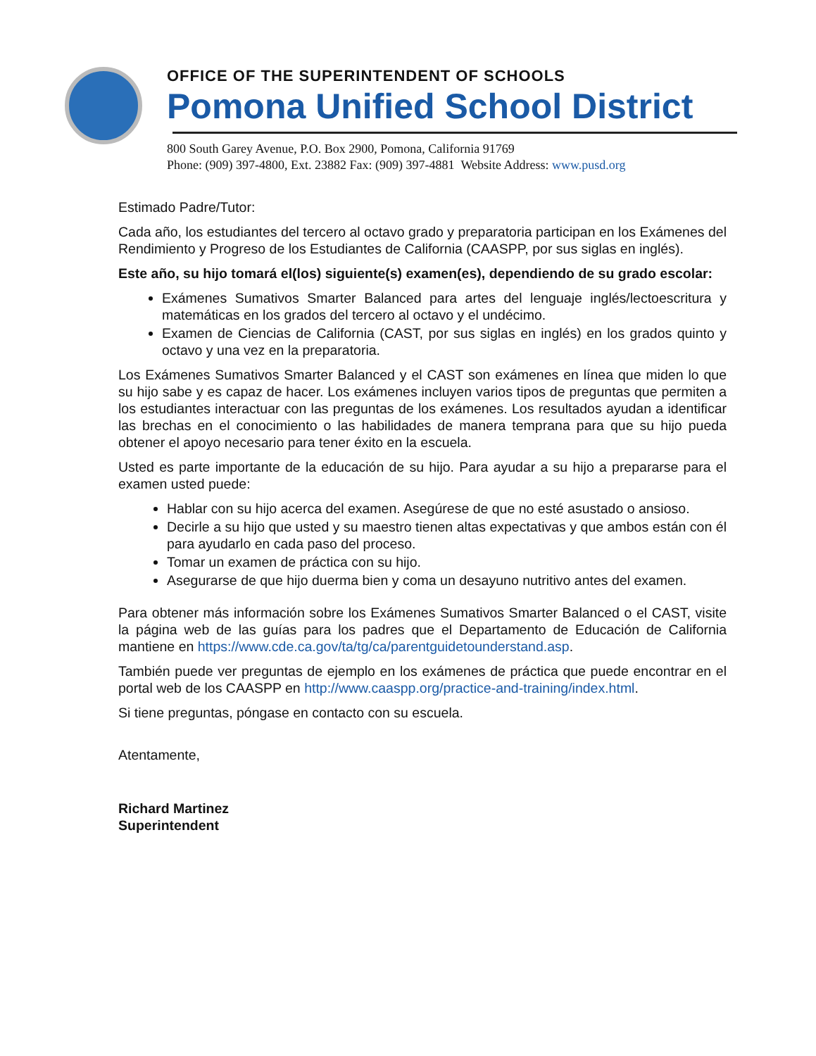OFFICE OF THE SUPERINTENDENT OF SCHOOLS
Pomona Unified School District
800 South Garey Avenue, P.O. Box 2900, Pomona, California 91769
Phone: (909) 397-4800, Ext. 23882 Fax: (909) 397-4881 Website Address: www.pusd.org
Estimado Padre/Tutor:
Cada año, los estudiantes del tercero al octavo grado y preparatoria participan en los Exámenes del Rendimiento y Progreso de los Estudiantes de California (CAASPP, por sus siglas en inglés).
Este año, su hijo tomará el(los) siguiente(s) examen(es), dependiendo de su grado escolar:
Exámenes Sumativos Smarter Balanced para artes del lenguaje inglés/lectoescritura y matemáticas en los grados del tercero al octavo y el undécimo.
Examen de Ciencias de California (CAST, por sus siglas en inglés) en los grados quinto y octavo y una vez en la preparatoria.
Los Exámenes Sumativos Smarter Balanced y el CAST son exámenes en línea que miden lo que su hijo sabe y es capaz de hacer. Los exámenes incluyen varios tipos de preguntas que permiten a los estudiantes interactuar con las preguntas de los exámenes. Los resultados ayudan a identificar las brechas en el conocimiento o las habilidades de manera temprana para que su hijo pueda obtener el apoyo necesario para tener éxito en la escuela.
Usted es parte importante de la educación de su hijo. Para ayudar a su hijo a prepararse para el examen usted puede:
Hablar con su hijo acerca del examen. Asegúrese de que no esté asustado o ansioso.
Decirle a su hijo que usted y su maestro tienen altas expectativas y que ambos están con él para ayudarlo en cada paso del proceso.
Tomar un examen de práctica con su hijo.
Asegurarse de que hijo duerma bien y coma un desayuno nutritivo antes del examen.
Para obtener más información sobre los Exámenes Sumativos Smarter Balanced o el CAST, visite la página web de las guías para los padres que el Departamento de Educación de California mantiene en https://www.cde.ca.gov/ta/tg/ca/parentguidetounderstand.asp.
También puede ver preguntas de ejemplo en los exámenes de práctica que puede encontrar en el portal web de los CAASPP en http://www.caaspp.org/practice-and-training/index.html.
Si tiene preguntas, póngase en contacto con su escuela.
Atentamente,
Richard Martinez
Superintendent